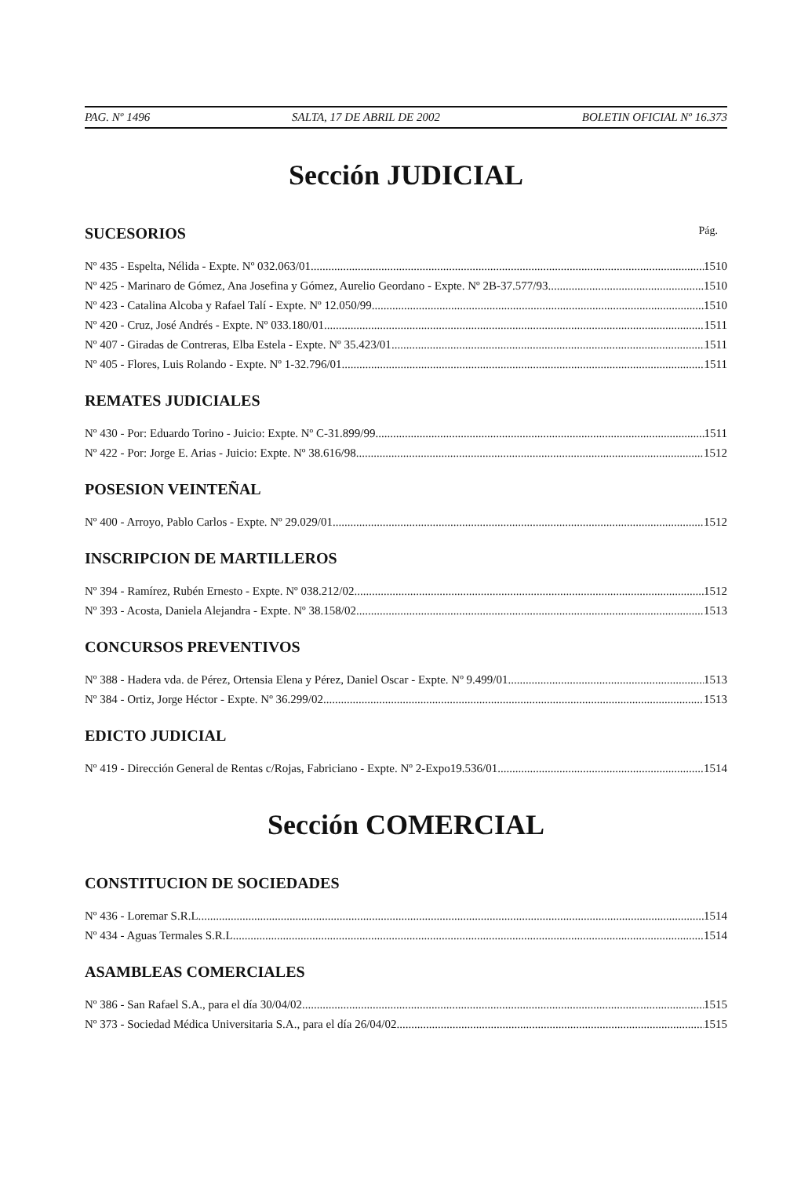PAG. Nº 1496 SALTA, 17 DE ABRIL DE 2002 BOLETIN OFICIAL Nº 16.373
Sección JUDICIAL
SUCESORIOS Pág.
Nº 435 - Espelta, Nélida - Expte. Nº 032.063/01 1510
Nº 425 - Marinaro de Gómez, Ana Josefina y Gómez, Aurelio Geordano - Expte. Nº 2B-37.577/93 1510
Nº 423 - Catalina Alcoba y Rafael Talí - Expte. Nº 12.050/99 1510
Nº 420 - Cruz, José Andrés - Expte. Nº 033.180/01 1511
Nº 407 - Giradas de Contreras, Elba Estela - Expte. Nº 35.423/01 1511
Nº 405 - Flores, Luis Rolando - Expte. Nº 1-32.796/01 1511
REMATES JUDICIALES
Nº 430 - Por: Eduardo Torino - Juicio: Expte. Nº C-31.899/99 1511
Nº 422 - Por: Jorge E. Arias - Juicio: Expte. Nº 38.616/98 1512
POSESION VEINTEÑAL
Nº 400 - Arroyo, Pablo Carlos - Expte. Nº 29.029/01 1512
INSCRIPCION DE MARTILLEROS
Nº 394 - Ramírez, Rubén Ernesto - Expte. Nº 038.212/02 1512
Nº 393 - Acosta, Daniela Alejandra - Expte. Nº 38.158/02 1513
CONCURSOS PREVENTIVOS
Nº 388 - Hadera vda. de Pérez, Ortensia Elena y Pérez, Daniel Oscar - Expte. Nº 9.499/01 1513
Nº 384 - Ortiz, Jorge Héctor - Expte. Nº 36.299/02 1513
EDICTO JUDICIAL
Nº 419 - Dirección General de Rentas c/Rojas, Fabriciano - Expte. Nº 2-Expo19.536/01 1514
Sección COMERCIAL
CONSTITUCION DE SOCIEDADES
Nº 436 - Loremar S.R.L. 1514
Nº 434 - Aguas Termales S.R.L. 1514
ASAMBLEAS COMERCIALES
Nº 386 - San Rafael S.A., para el día 30/04/02 1515
Nº 373 - Sociedad Médica Universitaria S.A., para el día 26/04/02 1515